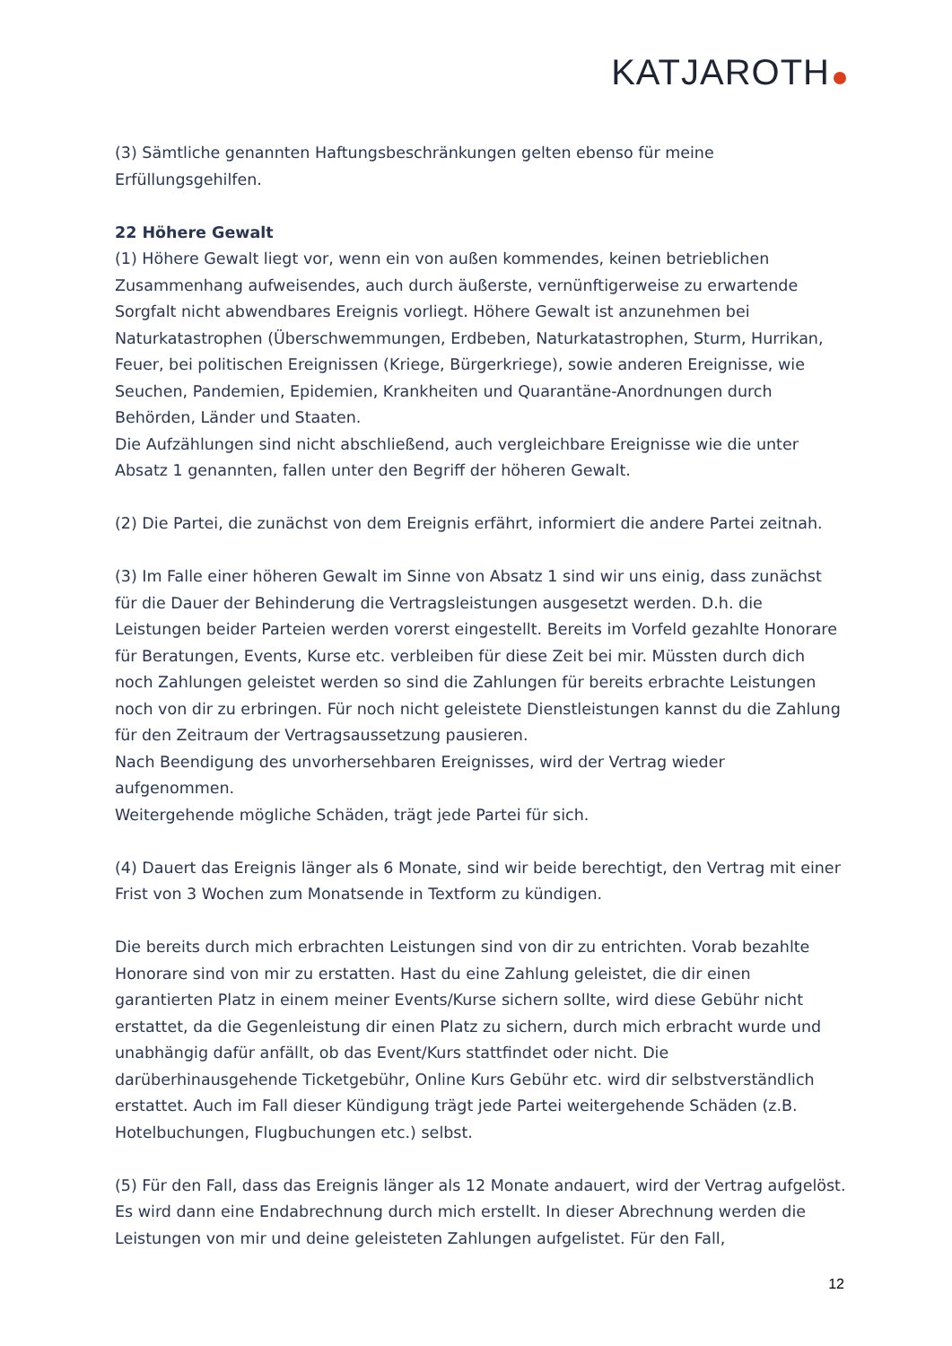KATJAROTH
(3) Sämtliche genannten Haftungsbeschränkungen gelten ebenso für meine Erfüllungsgehilfen.
22 Höhere Gewalt
(1) Höhere Gewalt liegt vor, wenn ein von außen kommendes, keinen betrieblichen Zusammenhang aufweisendes, auch durch äußerste, vernünftigerweise zu erwartende Sorgfalt nicht abwendbares Ereignis vorliegt. Höhere Gewalt ist anzunehmen bei Naturkatastrophen (Überschwemmungen, Erdbeben, Naturkatastrophen, Sturm, Hurrikan, Feuer, bei politischen Ereignissen (Kriege, Bürgerkriege), sowie anderen Ereignisse, wie Seuchen, Pandemien, Epidemien, Krankheiten und Quarantäne-Anordnungen durch Behörden, Länder und Staaten.
Die Aufzählungen sind nicht abschließend, auch vergleichbare Ereignisse wie die unter Absatz 1 genannten, fallen unter den Begriff der höheren Gewalt.
(2) Die Partei, die zunächst von dem Ereignis erfährt, informiert die andere Partei zeitnah.
(3) Im Falle einer höheren Gewalt im Sinne von Absatz 1 sind wir uns einig, dass zunächst für die Dauer der Behinderung die Vertragsleistungen ausgesetzt werden. D.h. die Leistungen beider Parteien werden vorerst eingestellt. Bereits im Vorfeld gezahlte Honorare für Beratungen, Events, Kurse etc. verbleiben für diese Zeit bei mir. Müssten durch dich noch Zahlungen geleistet werden so sind die Zahlungen für bereits erbrachte Leistungen noch von dir zu erbringen. Für noch nicht geleistete Dienstleistungen kannst du die Zahlung für den Zeitraum der Vertragsaussetzung pausieren.
Nach Beendigung des unvorhersehbaren Ereignisses, wird der Vertrag wieder aufgenommen.
Weitergehende mögliche Schäden, trägt jede Partei für sich.
(4) Dauert das Ereignis länger als 6 Monate, sind wir beide berechtigt, den Vertrag mit einer Frist von 3 Wochen zum Monatsende in Textform zu kündigen.
Die bereits durch mich erbrachten Leistungen sind von dir zu entrichten. Vorab bezahlte Honorare sind von mir zu erstatten. Hast du eine Zahlung geleistet, die dir einen garantierten Platz in einem meiner Events/Kurse sichern sollte, wird diese Gebühr nicht erstattet, da die Gegenleistung dir einen Platz zu sichern, durch mich erbracht wurde und unabhängig dafür anfällt, ob das Event/Kurs stattfindet oder nicht. Die darüberhinausgehende Ticketgebühr, Online Kurs Gebühr etc. wird dir selbstverständlich erstattet. Auch im Fall dieser Kündigung trägt jede Partei weitergehende Schäden (z.B. Hotelbuchungen, Flugbuchungen etc.) selbst.
(5) Für den Fall, dass das Ereignis länger als 12 Monate andauert, wird der Vertrag aufgelöst. Es wird dann eine Endabrechnung durch mich erstellt. In dieser Abrechnung werden die Leistungen von mir und deine geleisteten Zahlungen aufgelistet. Für den Fall,
12